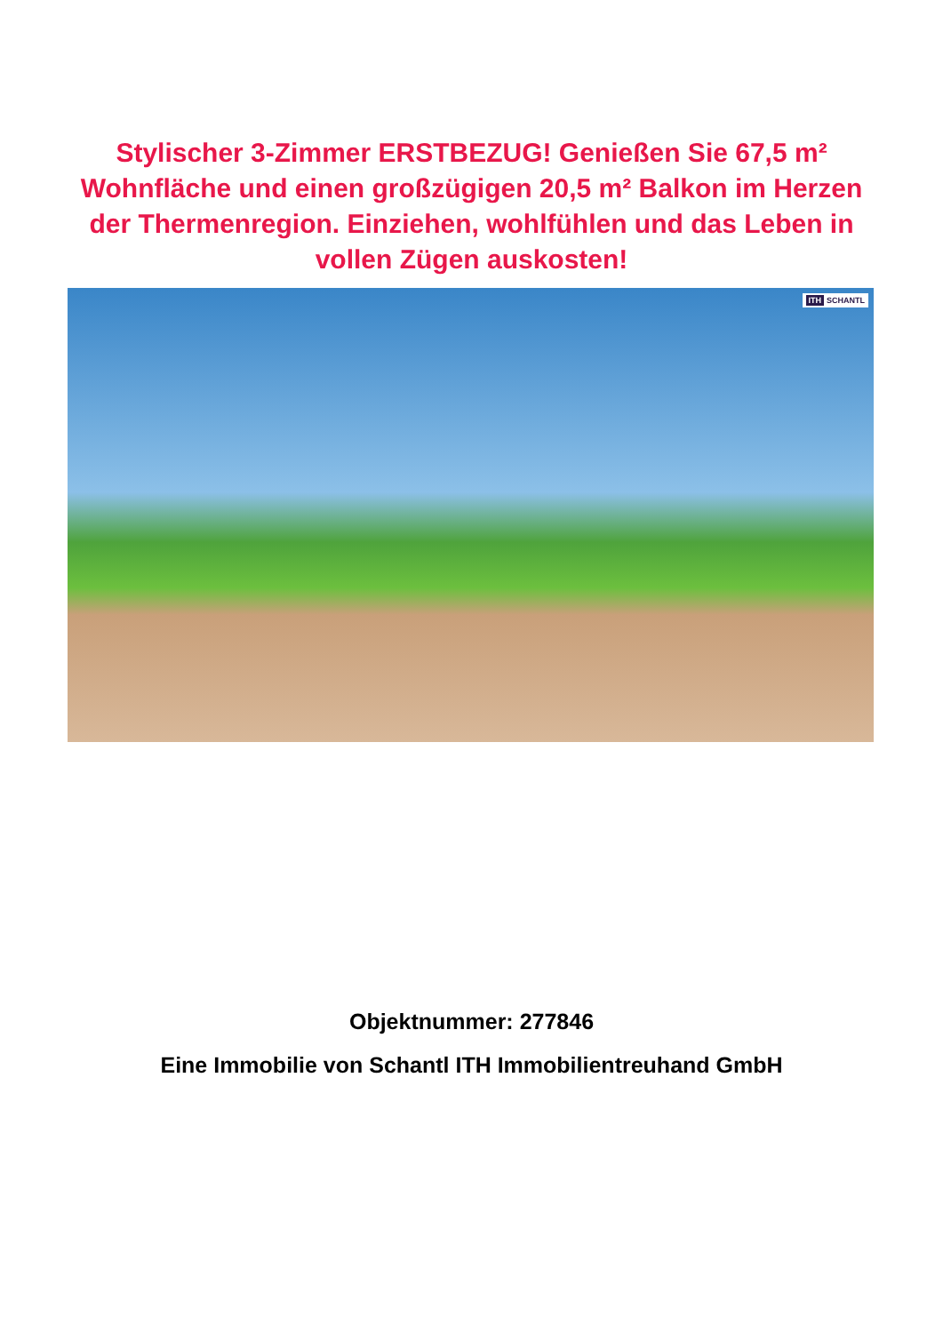Stylischer 3-Zimmer ERSTBEZUG! Genießen Sie 67,5 m² Wohnfläche und einen großzügigen 20,5 m² Balkon im Herzen der Thermenregion. Einziehen, wohlfühlen und das Leben in vollen Zügen auskosten!
ITH SCHANTL
Objektnummer: 277846
Eine Immobilie von Schantl ITH Immobilientreuhand GmbH